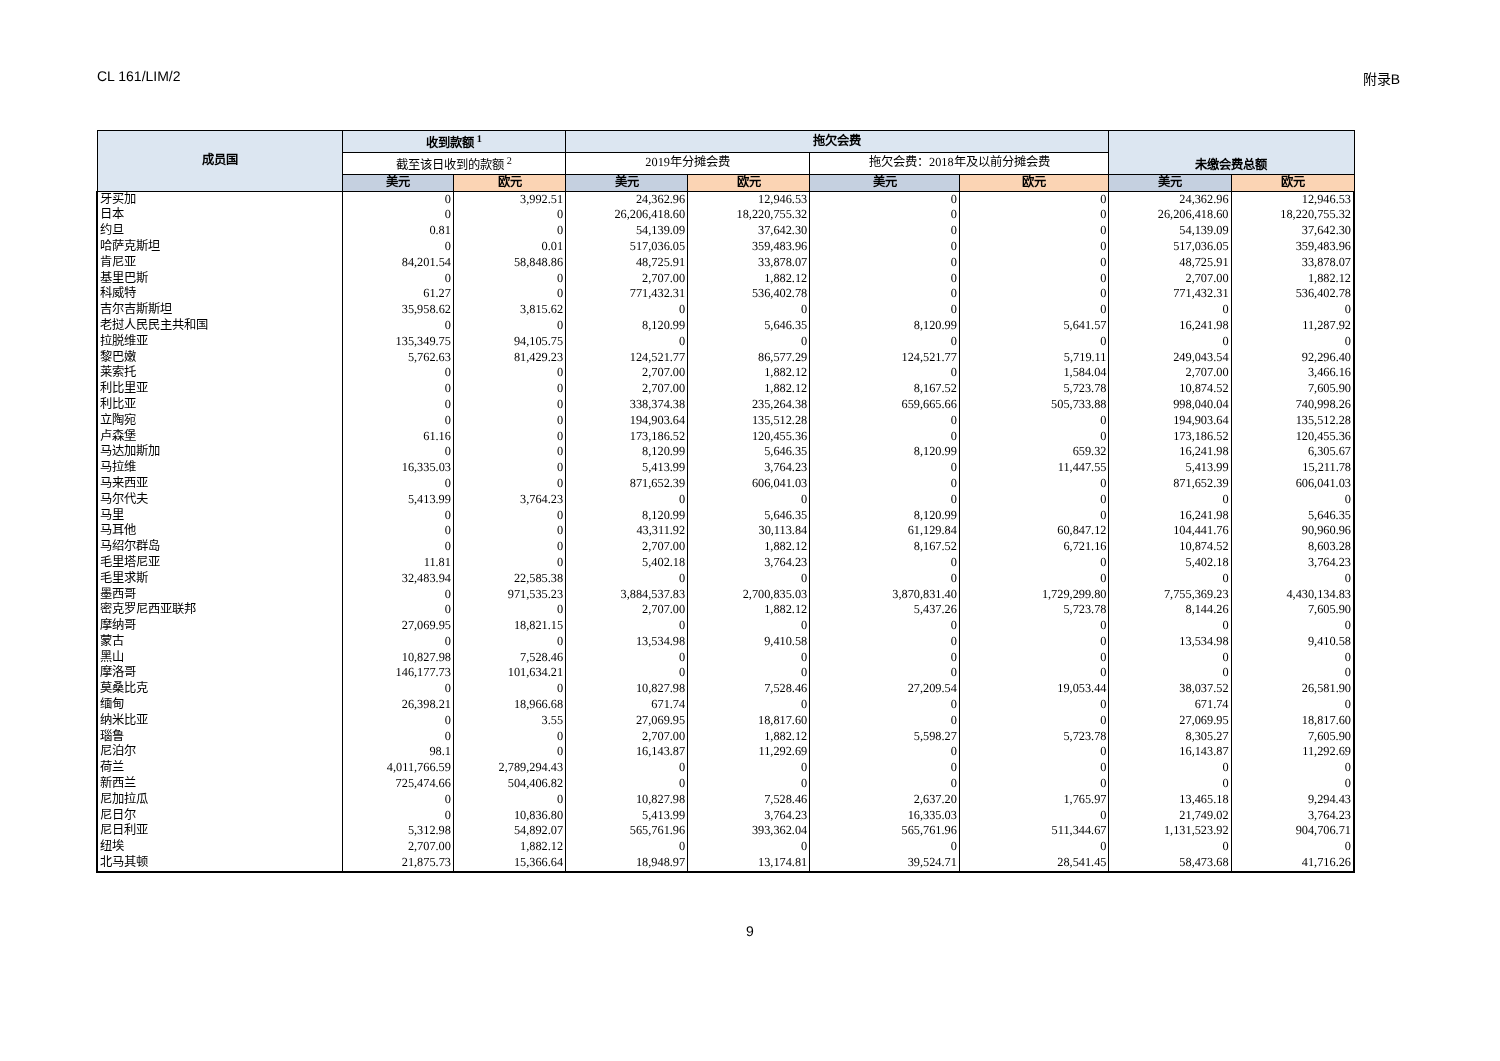CL 161/LIM/2 附录B
| 成员国 | 收到款额 <sup>1</sup> | | 拖欠会费 | | | | 未缴会费总额 | |
| --- | --- | --- | --- | --- | --- | --- | --- | --- |
| | 截至该日收到的款额 <sup>2</sup> | | 2019年分摊会费 | | 拖欠会费：2018年及以前分摊会费 | | | |
| | 美元 | 欧元 | 美元 | 欧元 | 美元 | 欧元 | 美元 | 欧元 |
| 牙买加 | 0 | 3,992.51 | 24,362.96 | 12,946.53 | 0 | 0 | 24,362.96 | 12,946.53 |
| 日本 | 0 | 0 | 26,206,418.60 | 18,220,755.32 | 0 | 0 | 26,206,418.60 | 18,220,755.32 |
| 约旦 | 0.81 | 0 | 54,139.09 | 37,642.30 | 0 | 0 | 54,139.09 | 37,642.30 |
| 哈萨克斯坦 | 0 | 0.01 | 517,036.05 | 359,483.96 | 0 | 0 | 517,036.05 | 359,483.96 |
| 肯尼亚 | 84,201.54 | 58,848.86 | 48,725.91 | 33,878.07 | 0 | 0 | 48,725.91 | 33,878.07 |
| 基里巴斯 | 0 | 0 | 2,707.00 | 1,882.12 | 0 | 0 | 2,707.00 | 1,882.12 |
| 科威特 | 61.27 | 0 | 771,432.31 | 536,402.78 | 0 | 0 | 771,432.31 | 536,402.78 |
| 吉尔吉斯斯坦 | 35,958.62 | 3,815.62 | 0 | 0 | 0 | 0 | 0 | 0 |
| 老挝人民民主共和国 | 0 | 0 | 8,120.99 | 5,646.35 | 8,120.99 | 5,641.57 | 16,241.98 | 11,287.92 |
| 拉脱维亚 | 135,349.75 | 94,105.75 | 0 | 0 | 0 | 0 | 0 | 0 |
| 黎巴嫩 | 5,762.63 | 81,429.23 | 124,521.77 | 86,577.29 | 124,521.77 | 5,719.11 | 249,043.54 | 92,296.40 |
| 莱索托 | 0 | 0 | 2,707.00 | 1,882.12 | 0 | 1,584.04 | 2,707.00 | 3,466.16 |
| 利比里亚 | 0 | 0 | 2,707.00 | 1,882.12 | 8,167.52 | 5,723.78 | 10,874.52 | 7,605.90 |
| 利比亚 | 0 | 0 | 338,374.38 | 235,264.38 | 659,665.66 | 505,733.88 | 998,040.04 | 740,998.26 |
| 立陶宛 | 0 | 0 | 194,903.64 | 135,512.28 | 0 | 0 | 194,903.64 | 135,512.28 |
| 卢森堡 | 61.16 | 0 | 173,186.52 | 120,455.36 | 0 | 0 | 173,186.52 | 120,455.36 |
| 马达加斯加 | 0 | 0 | 8,120.99 | 5,646.35 | 8,120.99 | 659.32 | 16,241.98 | 6,305.67 |
| 马拉维 | 16,335.03 | 0 | 5,413.99 | 3,764.23 | 0 | 11,447.55 | 5,413.99 | 15,211.78 |
| 马来西亚 | 0 | 0 | 871,652.39 | 606,041.03 | 0 | 0 | 871,652.39 | 606,041.03 |
| 马尔代夫 | 5,413.99 | 3,764.23 | 0 | 0 | 0 | 0 | 0 | 0 |
| 马里 | 0 | 0 | 8,120.99 | 5,646.35 | 8,120.99 | 0 | 16,241.98 | 5,646.35 |
| 马耳他 | 0 | 0 | 43,311.92 | 30,113.84 | 61,129.84 | 60,847.12 | 104,441.76 | 90,960.96 |
| 马绍尔群岛 | 0 | 0 | 2,707.00 | 1,882.12 | 8,167.52 | 6,721.16 | 10,874.52 | 8,603.28 |
| 毛里塔尼亚 | 11.81 | 0 | 5,402.18 | 3,764.23 | 0 | 0 | 5,402.18 | 3,764.23 |
| 毛里求斯 | 32,483.94 | 22,585.38 | 0 | 0 | 0 | 0 | 0 | 0 |
| 墨西哥 | 0 | 971,535.23 | 3,884,537.83 | 2,700,835.03 | 3,870,831.40 | 1,729,299.80 | 7,755,369.23 | 4,430,134.83 |
| 密克罗尼西亚联邦 | 0 | 0 | 2,707.00 | 1,882.12 | 5,437.26 | 5,723.78 | 8,144.26 | 7,605.90 |
| 摩纳哥 | 27,069.95 | 18,821.15 | 0 | 0 | 0 | 0 | 0 | 0 |
| 蒙古 | 0 | 0 | 13,534.98 | 9,410.58 | 0 | 0 | 13,534.98 | 9,410.58 |
| 黑山 | 10,827.98 | 7,528.46 | 0 | 0 | 0 | 0 | 0 | 0 |
| 摩洛哥 | 146,177.73 | 101,634.21 | 0 | 0 | 0 | 0 | 0 | 0 |
| 莫桑比克 | 0 | 0 | 10,827.98 | 7,528.46 | 27,209.54 | 19,053.44 | 38,037.52 | 26,581.90 |
| 缅甸 | 26,398.21 | 18,966.68 | 671.74 | 0 | 0 | 0 | 671.74 | 0 |
| 纳米比亚 | 0 | 3.55 | 27,069.95 | 18,817.60 | 0 | 0 | 27,069.95 | 18,817.60 |
| 瑙鲁 | 0 | 0 | 2,707.00 | 1,882.12 | 5,598.27 | 5,723.78 | 8,305.27 | 7,605.90 |
| 尼泊尔 | 98.1 | 0 | 16,143.87 | 11,292.69 | 0 | 0 | 16,143.87 | 11,292.69 |
| 荷兰 | 4,011,766.59 | 2,789,294.43 | 0 | 0 | 0 | 0 | 0 | 0 |
| 新西兰 | 725,474.66 | 504,406.82 | 0 | 0 | 0 | 0 | 0 | 0 |
| 尼加拉瓜 | 0 | 0 | 10,827.98 | 7,528.46 | 2,637.20 | 1,765.97 | 13,465.18 | 9,294.43 |
| 尼日尔 | 0 | 10,836.80 | 5,413.99 | 3,764.23 | 16,335.03 | 0 | 21,749.02 | 3,764.23 |
| 尼日利亚 | 5,312.98 | 54,892.07 | 565,761.96 | 393,362.04 | 565,761.96 | 511,344.67 | 1,131,523.92 | 904,706.71 |
| 纽埃 | 2,707.00 | 1,882.12 | 0 | 0 | 0 | 0 | 0 | 0 |
| 北马其顿 | 21,875.73 | 15,366.64 | 18,948.97 | 13,174.81 | 39,524.71 | 28,541.45 | 58,473.68 | 41,716.26 |
9